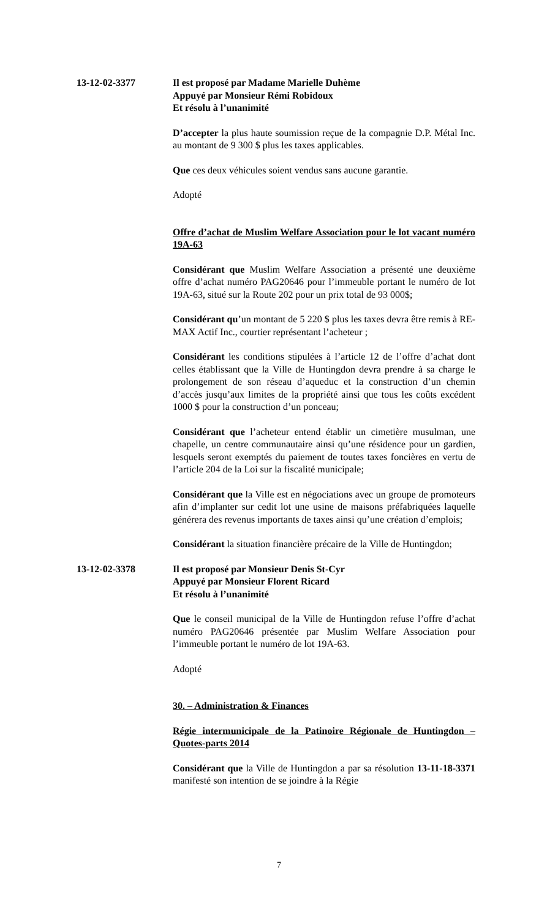13-12-02-3377 Il est proposé par Madame Marielle Duhème
Appuyé par Monsieur Rémi Robidoux
Et résolu à l’unanimité
D’accepter la plus haute soumission reçue de la compagnie D.P. Métal Inc. au montant de 9 300 $ plus les taxes applicables.
Que ces deux véhicules soient vendus sans aucune garantie.
Adopté
Offre d’achat de Muslim Welfare Association pour le lot vacant numéro 19A-63
Considérant que Muslim Welfare Association a présenté une deuxième offre d’achat numéro PAG20646 pour l’immeuble portant le numéro de lot 19A-63, situé sur la Route 202 pour un prix total de 93 000$;
Considérant qu’un montant de 5 220 $ plus les taxes devra être remis à RE-MAX Actif Inc., courtier représentant l’acheteur ;
Considérant les conditions stipulées à l’article 12 de l’offre d’achat dont celles établissant que la Ville de Huntingdon devra prendre à sa charge le prolongement de son réseau d’aqueduc et la construction d’un chemin d’accès jusqu’aux limites de la propriété ainsi que tous les coûts excédent 1000 $ pour la construction d’un ponceau;
Considérant que l’acheteur entend établir un cimetière musulman, une chapelle, un centre communautaire ainsi qu’une résidence pour un gardien, lesquels seront exemptés du paiement de toutes taxes foncières en vertu de l’article 204 de la Loi sur la fiscalité municipale;
Considérant que la Ville est en négociations avec un groupe de promoteurs afin d’implanter sur cedit lot une usine de maisons préfabriquées laquelle générera des revenus importants de taxes ainsi qu’une création d’emplois;
Considérant la situation financière précaire de la Ville de Huntingdon;
13-12-02-3378 Il est proposé par Monsieur Denis St-Cyr
Appuyé par Monsieur Florent Ricard
Et résolu à l’unanimité
Que le conseil municipal de la Ville de Huntingdon refuse l’offre d’achat numéro PAG20646 présentée par Muslim Welfare Association pour l’immeuble portant le numéro de lot 19A-63.
Adopté
30. – Administration & Finances
Régie intermunicipale de la Patinoire Régionale de Huntingdon – Quotes-parts 2014
Considérant que la Ville de Huntingdon a par sa résolution 13-11-18-3371 manifesté son intention de se joindre à la Régie
7